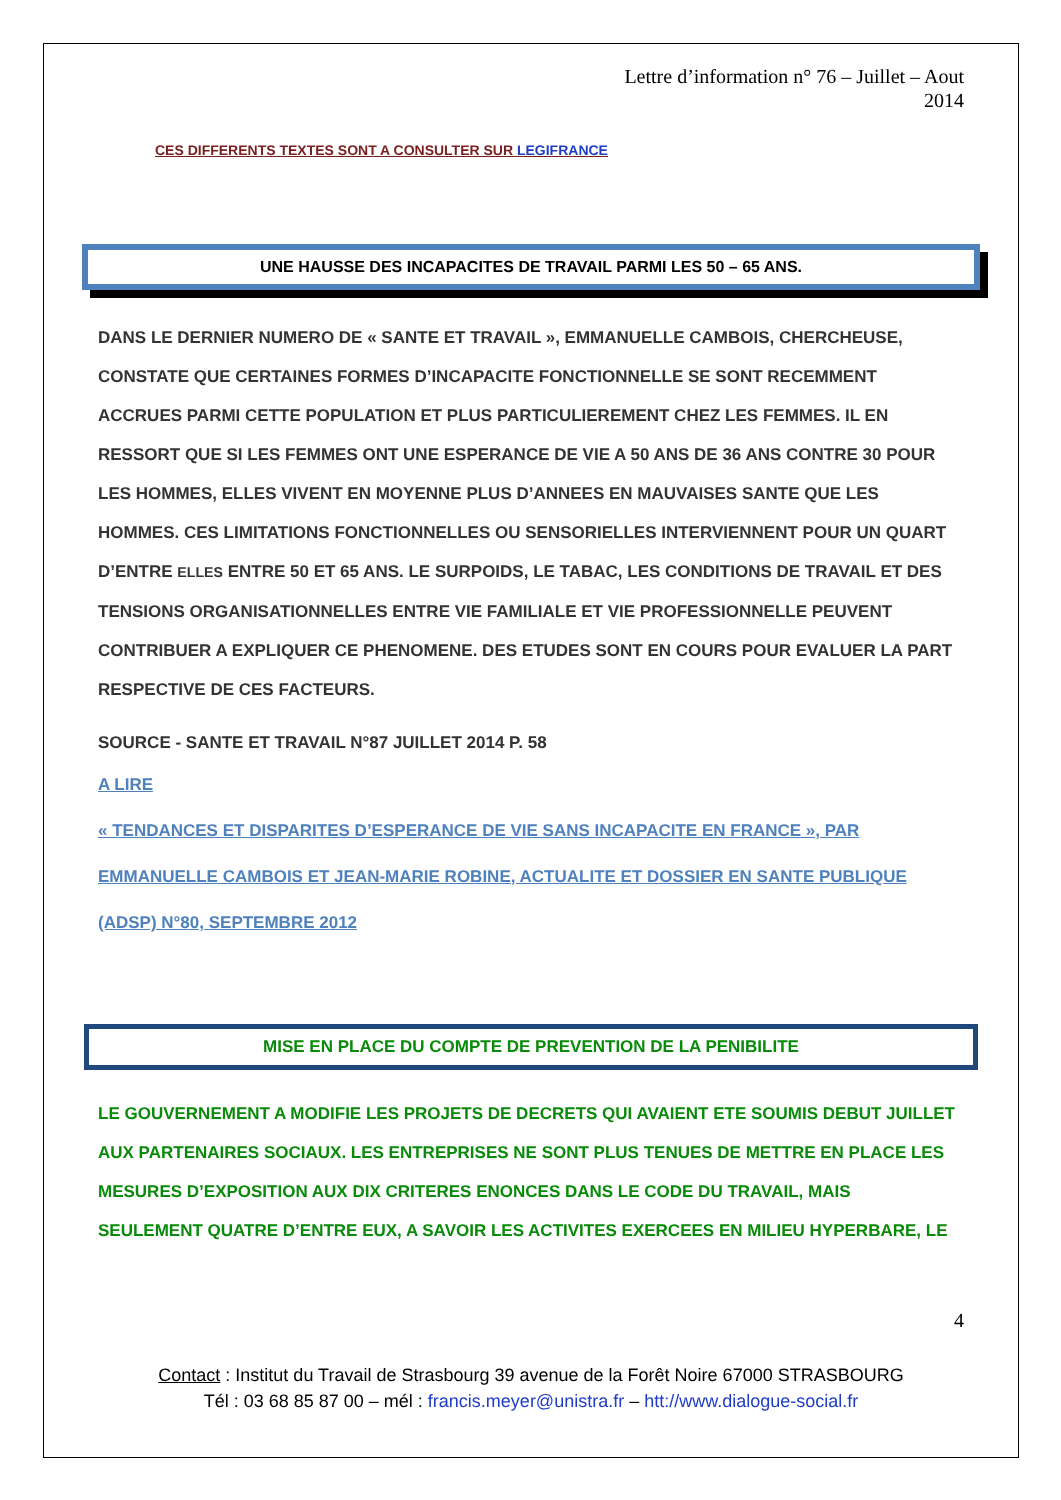Lettre d’information n° 76 – Juillet – Aout
2014
CES DIFFERENTS TEXTES SONT A CONSULTER SUR LEGIFRANCE
UNE HAUSSE DES INCAPACITES DE TRAVAIL PARMI LES 50 – 65 ANS.
DANS LE DERNIER NUMERO DE « SANTE ET TRAVAIL », EMMANUELLE CAMBOIS, CHERCHEUSE, CONSTATE QUE CERTAINES FORMES D’INCAPACITE FONCTIONNELLE SE SONT RECEMMENT ACCRUES PARMI CETTE POPULATION ET PLUS PARTICULIEREMENT CHEZ LES FEMMES. IL EN RESSORT QUE SI LES FEMMES ONT UNE ESPERANCE DE VIE A 50 ANS DE 36 ANS CONTRE 30 POUR LES HOMMES, ELLES VIVENT EN MOYENNE PLUS D’ANNEES EN MAUVAISES SANTE QUE LES HOMMES. CES LIMITATIONS FONCTIONNELLES OU SENSORIELLES INTERVIENNENT POUR UN QUART D’ENTRE ELLES ENTRE 50 ET 65 ANS. LE SURPOIDS, LE TABAC, LES CONDITIONS DE TRAVAIL ET DES TENSIONS ORGANISATIONNELLES ENTRE VIE FAMILIALE ET VIE PROFESSIONNELLE PEUVENT CONTRIBUER A EXPLIQUER CE PHENOMENE. DES ETUDES SONT EN COURS POUR EVALUER LA PART RESPECTIVE DE CES FACTEURS.
SOURCE - SANTE ET TRAVAIL N°87 JUILLET 2014 P. 58
A LIRE
« TENDANCES ET DISPARITES D’ESPERANCE DE VIE SANS INCAPACITE EN FRANCE », PAR EMMANUELLE CAMBOIS ET JEAN-MARIE ROBINE, ACTUALITE ET DOSSIER EN SANTE PUBLIQUE (ADSP) N°80, SEPTEMBRE 2012
MISE EN PLACE DU COMPTE DE PREVENTION DE LA PENIBILITE
LE GOUVERNEMENT A MODIFIE LES PROJETS DE DECRETS QUI AVAIENT ETE SOUMIS DEBUT JUILLET AUX PARTENAIRES SOCIAUX. LES ENTREPRISES NE SONT PLUS TENUES DE METTRE EN PLACE LES MESURES D’EXPOSITION AUX DIX CRITERES ENONCES DANS LE CODE DU TRAVAIL, MAIS SEULEMENT QUATRE D’ENTRE EUX, A SAVOIR LES ACTIVITES EXERCEES EN MILIEU HYPERBARE, LE
4
Contact : Institut du Travail de Strasbourg 39 avenue de la Forêt Noire 67000 STRASBOURG
Tél : 03 68 85 87 00 – mél : francis.meyer@unistra.fr – htt://www.dialogue-social.fr